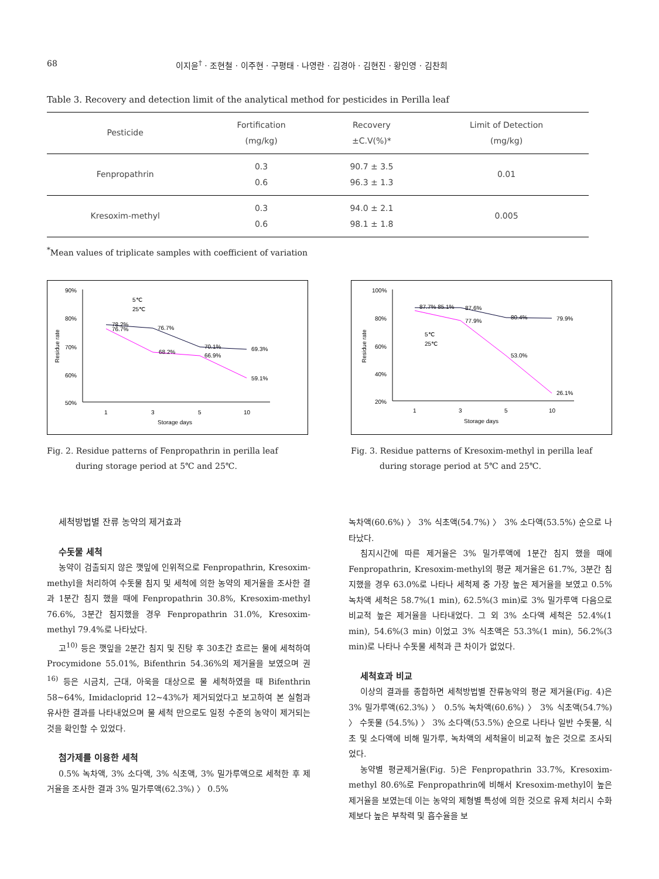68 이지윤<sup>†</sup> · 조현철 · 이주현 · 구평태 · 나영란 · 김경아 · 김현진 · 황인영 · 김찬희
Table 3. Recovery and detection limit of the analytical method for pesticides in Perilla leaf
| Pesticide | Fortification (mg/kg) | Recovery ±C.V(%)* | Limit of Detection (mg/kg) |
| --- | --- | --- | --- |
| Fenpropathrin | 0.3 0.6 | 90.7 ± 3.5 96.3 ± 1.3 | 0.01 |
| Kresoxim-methyl | 0.3 0.6 | 94.0 ± 2.1 98.1 ± 1.8 | 0.005 |
<sup>*</sup> Mean values of triplicate samples with coefficient of variation
90%
80%
70%
60%
50%
Residue rate
1
3
5
10
Storage days
78.2%
76.7%
70.1%
69.3%
76.7%
68.2%
66.9%
59.1%
5℃
25℃
Fig. 2. Residue patterns of Fenpropathrin in perilla leaf
during storage period at 5℃ and 25℃.
100%
80%
60%
40%
20%
Residue rate
1
3
5
10
Storage days
87.7% 85.1%
87.6%
80.4%
79.9%
77.9%
53.0%
26.1%
5℃
25℃
Fig. 3. Residue patterns of Kresoxim-methyl in perilla leaf
during storage period at 5℃ and 25℃.
세척방법별 잔류 농약의 제거효과
수돗물 세척
농약이 검출되지 않은 깻잎에 인위적으로 Fenpropathrin, Kresoxim-methyl을 처리하여 수돗물 침지 및 세척에 의한 농약의 제거율을 조사한 결과 1분간 침지 했을 때에 Fenpropathrin 30.8%, Kresoxim-methyl 76.6%, 3분간 침지했을 경우 Fenpropathrin 31.0%, Kresoxim-methyl 79.4%로 나타났다.
고<sup>10)</sup> 등은 깻잎을 2분간 침지 및 진탕 후 30초간 흐르는 물에 세척하여 Procymidone 55.01%, Bifenthrin 54.36%의 제거율을 보였으며 권<sup>16)</sup> 등은 시금치, 근대, 아욱을 대상으로 물 세척하였을 때 Bifenthrin 58~64%, Imidacloprid 12~43%가 제거되었다고 보고하여 본 실험과 유사한 결과를 나타내었으며 물 세척 만으로도 일정 수준의 농약이 제거되는 것을 확인할 수 있었다.
첨가제를 이용한 세척
0.5% 녹차액, 3% 소다액, 3% 식초액, 3% 밀가루액으로 세척한 후 제거율을 조사한 결과 3% 밀가루액(62.3%) 〉 0.5%
녹차액(60.6%) 〉 3% 식초액(54.7%) 〉 3% 소다액(53.5%) 순으로 나타났다.
침지시간에 따른 제거율은 3% 밀가루액에 1분간 침지 했을 때에 Fenpropathrin, Kresoxim-methyl의 평균 제거율은 61.7%, 3분간 침지했을 경우 63.0%로 나타나 세척제 중 가장 높은 제거율을 보였고 0.5% 녹차액 세척은 58.7%(1 min), 62.5%(3 min)로 3% 밀가루액 다음으로 비교적 높은 제거율을 나타내었다. 그 외 3% 소다액 세척은 52.4%(1 min), 54.6%(3 min) 이었고 3% 식초액은 53.3%(1 min), 56.2%(3 min)로 나타나 수돗물 세척과 큰 차이가 없었다.
세척효과 비교
이상의 결과를 종합하면 세척방법별 잔류농약의 평균 제거율(Fig. 4)은 3% 밀가루액(62.3%) 〉 0.5% 녹차액(60.6%) 〉 3% 식초액(54.7%) 〉 수돗물 (54.5%) 〉 3% 소다액(53.5%) 순으로 나타나 일반 수돗물, 식초 및 소다액에 비해 밀가루, 녹차액의 세척율이 비교적 높은 것으로 조사되었다.
농약별 평균제거율(Fig. 5)은 Fenpropathrin 33.7%, Kresoxim-methyl 80.6%로 Fenpropathrin에 비해서 Kresoxim-methyl이 높은 제거율을 보였는데 이는 농약의 제형별 특성에 의한 것으로 유제 처리시 수화제보다 높은 부착력 및 흡수율을 보